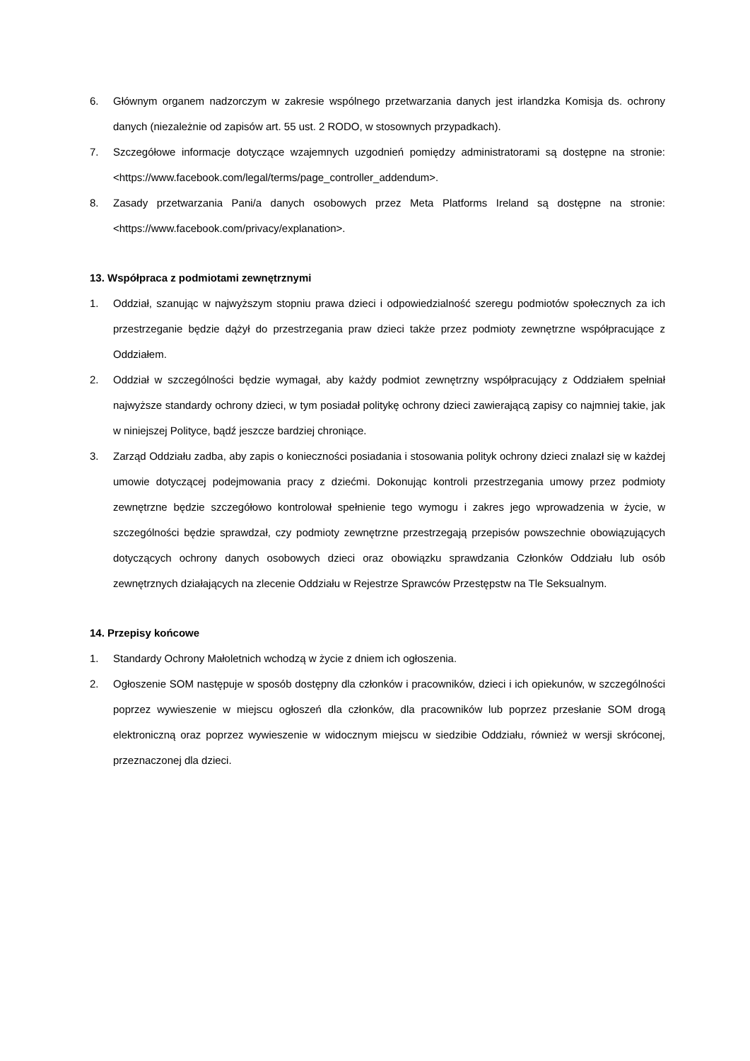6. Głównym organem nadzorczym w zakresie wspólnego przetwarzania danych jest irlandzka Komisja ds. ochrony danych (niezależnie od zapisów art. 55 ust. 2 RODO, w stosownych przypadkach).
7. Szczegółowe informacje dotyczące wzajemnych uzgodnień pomiędzy administratorami są dostępne na stronie: <https://www.facebook.com/legal/terms/page_controller_addendum>.
8. Zasady przetwarzania Pani/a danych osobowych przez Meta Platforms Ireland są dostępne na stronie: <https://www.facebook.com/privacy/explanation>.
13. Współpraca z podmiotami zewnętrznymi
1. Oddział, szanując w najwyższym stopniu prawa dzieci i odpowiedzialność szeregu podmiotów społecznych za ich przestrzeganie będzie dążył do przestrzegania praw dzieci także przez podmioty zewnętrzne współpracujące z Oddziałem.
2. Oddział w szczególności będzie wymagał, aby każdy podmiot zewnętrzny współpracujący z Oddziałem spełniał najwyższe standardy ochrony dzieci, w tym posiadał politykę ochrony dzieci zawierającą zapisy co najmniej takie, jak w niniejszej Polityce, bądź jeszcze bardziej chroniące.
3. Zarząd Oddziału zadba, aby zapis o konieczności posiadania i stosowania polityk ochrony dzieci znalazł się w każdej umowie dotyczącej podejmowania pracy z dziećmi. Dokonując kontroli przestrzegania umowy przez podmioty zewnętrzne będzie szczegółowo kontrolował spełnienie tego wymogu i zakres jego wprowadzenia w życie, w szczególności będzie sprawdzał, czy podmioty zewnętrzne przestrzegają przepisów powszechnie obowiązujących dotyczących ochrony danych osobowych dzieci oraz obowiązku sprawdzania Członków Oddziału lub osób zewnętrznych działających na zlecenie Oddziału w Rejestrze Sprawców Przestępstw na Tle Seksualnym.
14. Przepisy końcowe
1. Standardy Ochrony Małoletnich wchodzą w życie z dniem ich ogłoszenia.
2. Ogłoszenie SOM następuje w sposób dostępny dla członków i pracowników, dzieci i ich opiekunów, w szczególności poprzez wywieszenie w miejscu ogłoszeń dla członków, dla pracowników lub poprzez przesłanie SOM drogą elektroniczną oraz poprzez wywieszenie w widocznym miejscu w siedzibie Oddziału, również w wersji skróconej, przeznaczonej dla dzieci.